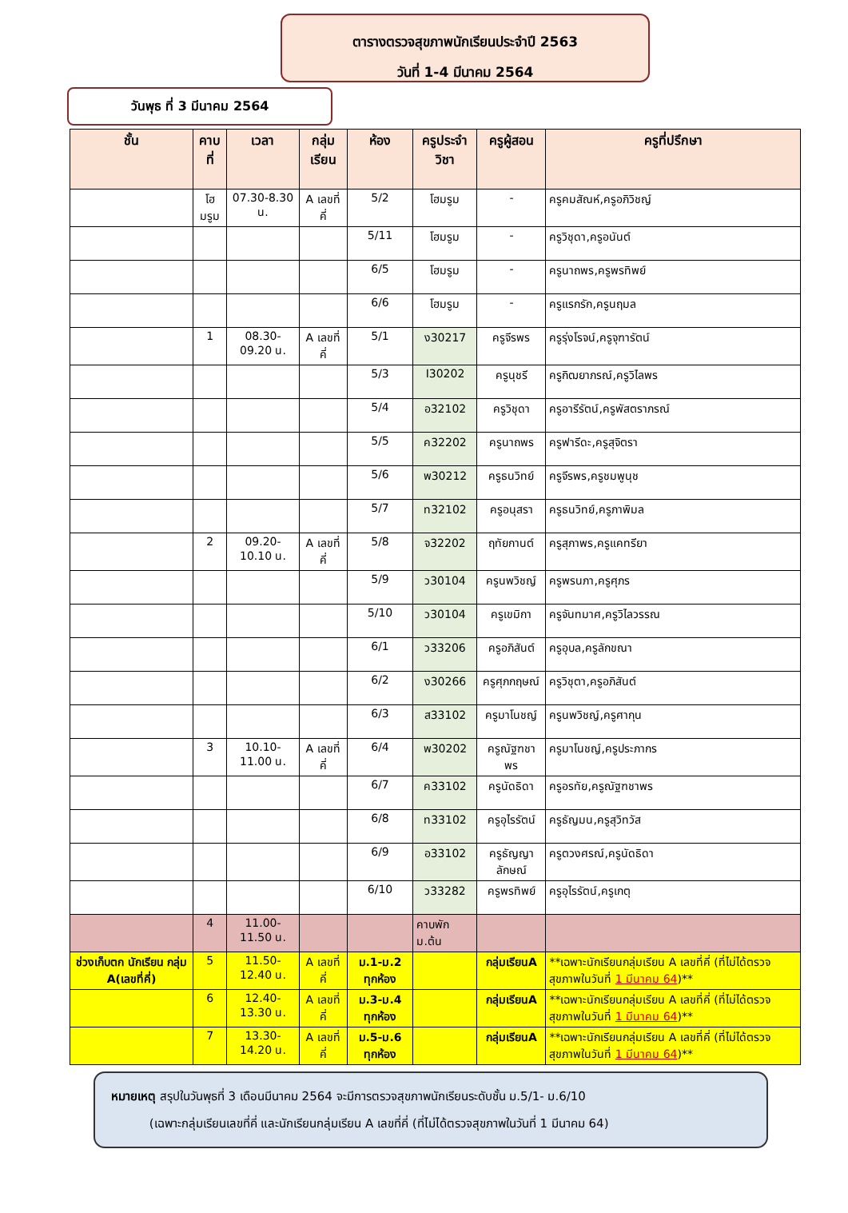ตารางตรวจสุขภาพนักเรียนประจำปี 2563
วันที่ 1-4 มีนาคม 2564
วันพุธ ที่ 3 มีนาคม 2564
| ชั้น | คาบที่ | เวลา | กลุ่มเรียน | ห้อง | ครูประจำวิชา | ครูผู้สอน | ครูที่ปรึกษา |
| --- | --- | --- | --- | --- | --- | --- | --- |
| | โฮมรูม | 07.30-8.30 น. | A เลขที่คี่ | 5/2 | โฮมรูม | - | ครูคมสัณห์,ครูอภิวิชญ์ |
| | | | | 5/11 | โฮมรูม | - | ครูวิชุดา,ครูอนันต์ |
| | | | | 6/5 | โฮมรูม | - | ครูนาถพร,ครูพรทิพย์ |
| | | | | 6/6 | โฮมรูม | - | ครูแรกรัก,ครูนฤมล |
| | 1 | 08.30-09.20 น. | A เลขที่คี่ | 5/1 | ง30217 | ครูจีรพร | ครูรุ่งโรจน์,ครูจุฑารัตน์ |
| | | | | 5/3 | I30202 | ครูนุชรี | ครูกิฒยาภรณ์,ครูวิไลพร |
| | | | | 5/4 | อ32102 | ครูวิชุดา | ครูอารีรัตน์,ครูพัสตราภรณ์ |
| | | | | 5/5 | ค32202 | ครูนาถพร | ครูฟารีดะ,ครูสุจิตรา |
| | | | | 5/6 | พ30212 | ครูธนวิทย์ | ครูจีรพร,ครูชมพูนุช |
| | | | | 5/7 | ท32102 | ครูอนุสรา | ครูธนวิทย์,ครูภาพิมล |
| | 2 | 09.20-10.10 น. | A เลขที่คี่ | 5/8 | จ32202 | ฤทัยกานต์ | ครูสุภาพร,ครูแคทรียา |
| | | | | 5/9 | ว30104 | ครูนพวิชญ์ | ครูพรนภา,ครูศุภร |
| | | | | 5/10 | ว30104 | ครูเขมิกา | ครูจันทมาศ,ครูวิไลวรรณ |
| | | | | 6/1 | ว33206 | ครูอภิสันต์ | ครูอุบล,ครูลักขณา |
| | | | | 6/2 | ง30266 | ครูศุภกฤษณ์ | ครูวิชุตา,ครูอภิสันต์ |
| | | | | 6/3 | ส33102 | ครูมาโนชญ์ | ครูนพวิชญ์,ครูศากุน |
| | 3 | 10.10-11.00 น. | A เลขที่คี่ | 6/4 | พ30202 | ครูณัฐฑชาพร | ครูมาโนชญ์,ครูประภากร |
| | | | | 6/7 | ค33102 | ครูนัดธิดา | ครูอรทัย,ครูณัฐฑชาพร |
| | | | | 6/8 | ท33102 | ครูอุไรรัตน์ | ครูธัญมน,ครูสุวิทวัส |
| | | | | 6/9 | อ33102 | ครูธัญญาลักษณ์ | ครูตวงศรณ์,ครูนัดธิดา |
| | | | | 6/10 | ว33282 | ครูพรทิพย์ | ครูอุไรรัตน์,ครูเกตุ |
| | 4 | 11.00-11.50 น. | | | คาบพัก ม.ต้น | | |
| ช่วงเก็บตก นักเรียน กลุ่ม A(เลขที่คี่) | 5 | 11.50-12.40 น. | A เลขที่คี่ | ม.1-ม.2 ทุกห้อง | | กลุ่มเรียนA | **เฉพาะนักเรียนกลุ่มเรียน A เลขที่คี่ (ที่ไม่ได้ตรวจสุขภาพในวันที่ 1 มีนาคม 64 )** |
| | 6 | 12.40-13.30 น. | A เลขที่คี่ | ม.3-ม.4 ทุกห้อง | | กลุ่มเรียนA | **เฉพาะนักเรียนกลุ่มเรียน A เลขที่คี่ (ที่ไม่ได้ตรวจสุขภาพในวันที่ 1 มีนาคม 64 )** |
| | 7 | 13.30-14.20 น. | A เลขที่คี่ | ม.5-ม.6 ทุกห้อง | | กลุ่มเรียนA | **เฉพาะนักเรียนกลุ่มเรียน A เลขที่คี่ (ที่ไม่ได้ตรวจสุขภาพในวันที่ 1 มีนาคม 64 )** |
หมายเหตุ สรุปในวันพุธที่ 3 เดือนมีนาคม 2564 จะมีการตรวจสุขภาพนักเรียนระดับชั้น ม.5/1- ม.6/10
(เฉพาะกลุ่มเรียนเลขที่คี่ และนักเรียนกลุ่มเรียน A เลขที่คี่ (ที่ไม่ได้ตรวจสุขภาพในวันที่ 1 มีนาคม 64)